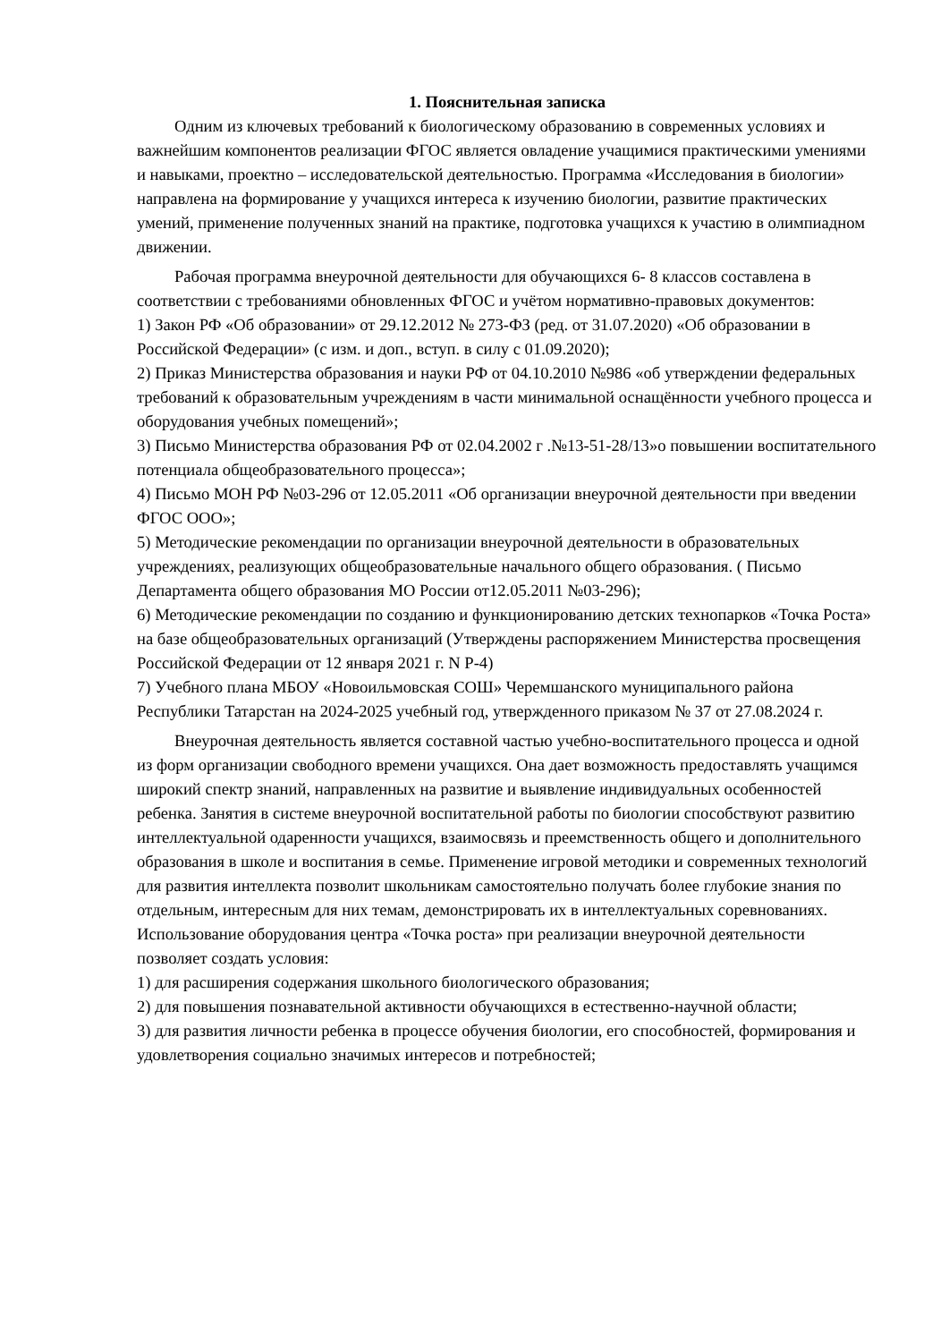1. Пояснительная записка
Одним из ключевых требований к биологическому образованию в современных условиях и важнейшим компонентов реализации ФГОС является овладение учащимися практическими умениями и навыками, проектно – исследовательской деятельностью. Программа «Исследования в биологии» направлена на формирование у учащихся интереса к изучению биологии, развитие практических умений, применение полученных знаний на практике, подготовка учащихся к участию в олимпиадном движении.
Рабочая программа внеурочной деятельности для обучающихся 6- 8 классов составлена в соответствии с требованиями обновленных ФГОС и учётом нормативно-правовых документов:
1) Закон РФ «Об образовании» от 29.12.2012 № 273-ФЗ (ред. от 31.07.2020) «Об образовании в Российской Федерации» (с изм. и доп., вступ. в силу с 01.09.2020);
2) Приказ Министерства образования и науки РФ от 04.10.2010 №986 «об утверждении федеральных требований к образовательным учреждениям в части минимальной оснащённости учебного процесса и оборудования учебных помещений»;
3) Письмо Министерства образования РФ от 02.04.2002 г .№13-51-28/13»о повышении воспитательного потенциала общеобразовательного процесса»;
4) Письмо МОН РФ №03-296 от 12.05.2011 «Об организации внеурочной деятельности при введении ФГОС ООО»;
5) Методические рекомендации по организации внеурочной деятельности в образовательных учреждениях, реализующих общеобразовательные начального общего образования. ( Письмо Департамента общего образования МО России от12.05.2011 №03-296);
6) Методические рекомендации по созданию и функционированию детских технопарков «Точка Роста» на базе общеобразовательных организаций (Утверждены распоряжением Министерства просвещения Российской Федерации от 12 января 2021 г. N Р-4)
7) Учебного плана МБОУ «Новоильмовская СОШ» Черемшанского муниципального района Республики Татарстан на 2024-2025 учебный год, утвержденного приказом № 37 от 27.08.2024 г.
Внеурочная деятельность является составной частью учебно-воспитательного процесса и одной из форм организации свободного времени учащихся. Она дает возможность предоставлять учащимся широкий спектр знаний, направленных на развитие и выявление индивидуальных особенностей ребенка. Занятия в системе внеурочной воспитательной работы по биологии способствуют развитию интеллектуальной одаренности учащихся, взаимосвязь и преемственность общего и дополнительного образования в школе и воспитания в семье. Применение игровой методики и современных технологий для развития интеллекта позволит школьникам самостоятельно получать более глубокие знания по отдельным, интересным для них темам, демонстрировать их в интеллектуальных соревнованиях. Использование оборудования центра «Точка роста» при реализации внеурочной деятельности позволяет создать условия:
1) для расширения содержания школьного биологического образования;
2) для повышения познавательной активности обучающихся в естественно-научной области;
3) для развития личности ребенка в процессе обучения биологии, его способностей, формирования и удовлетворения социально значимых интересов и потребностей;